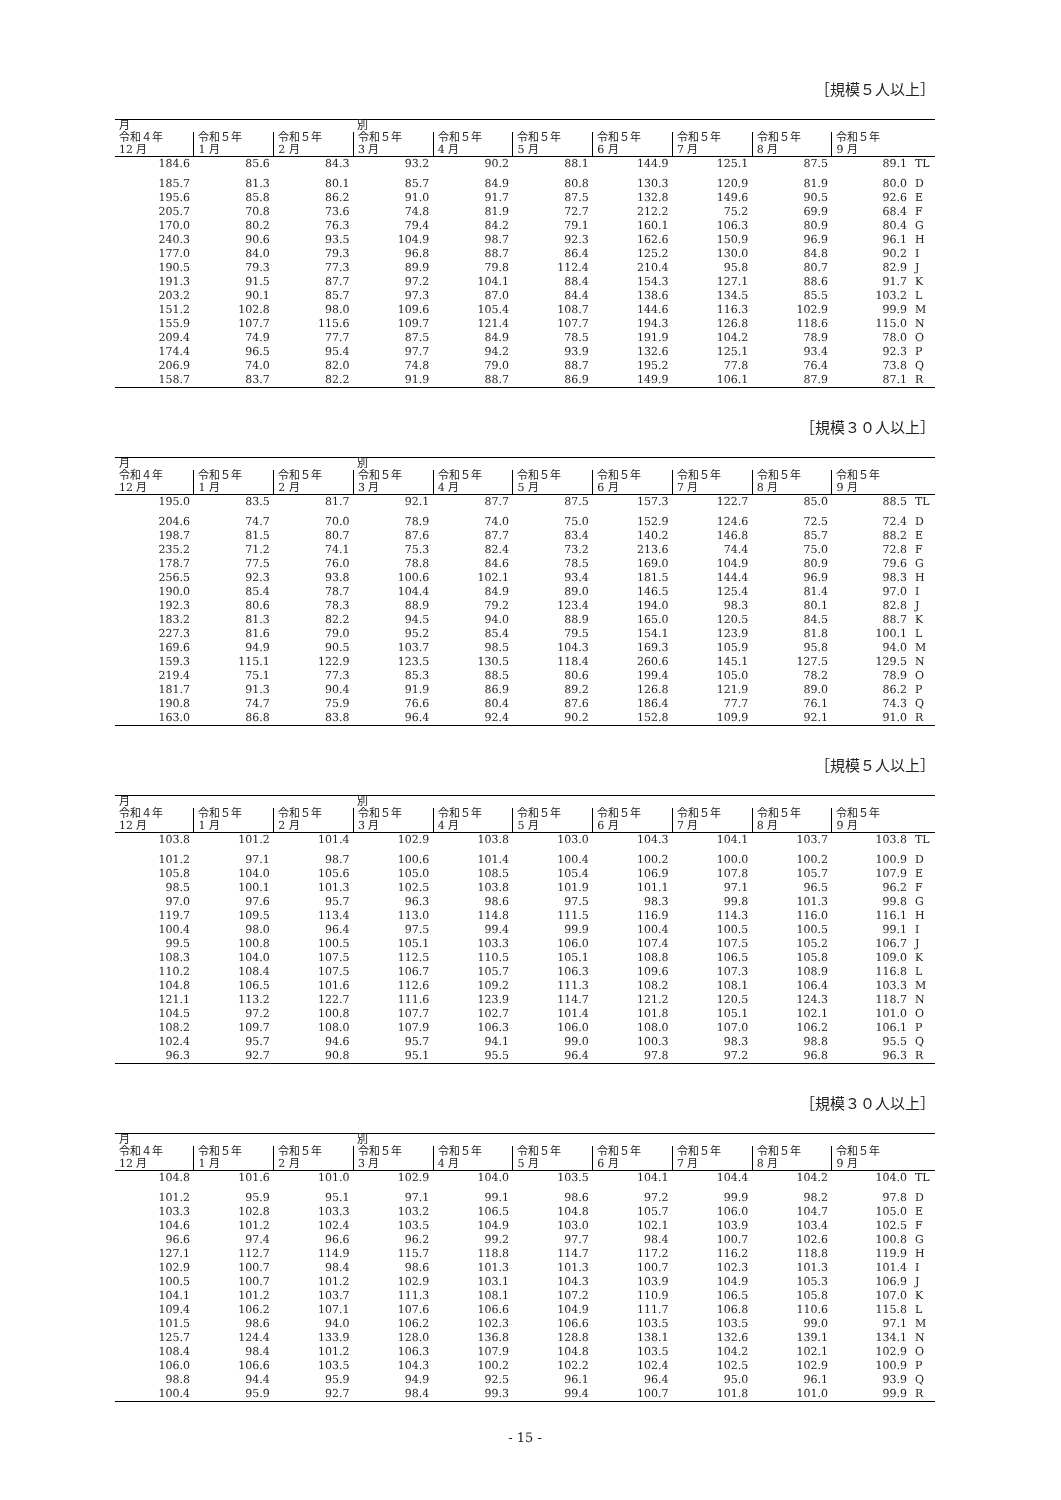［規模５人以上］
| 月 | | | 別 | | | | | | | |
| --- | --- | --- | --- | --- | --- | --- | --- | --- | --- | --- |
| 令和４年 | 令和５年 | 令和５年 | 令和５年 | 令和５年 | 令和５年 | 令和５年 | 令和５年 | 令和５年 | 令和５年 | |
| 12 月 | 1 月 | 2 月 | 3 月 | 4 月 | 5 月 | 6 月 | 7 月 | 8 月 | 9 月 | |
| 184.6 | 85.6 | 84.3 | 93.2 | 90.2 | 88.1 | 144.9 | 125.1 | 87.5 | 89.1 | TL |
| 185.7 | 81.3 | 80.1 | 85.7 | 84.9 | 80.8 | 130.3 | 120.9 | 81.9 | 80.0 | D |
| 195.6 | 85.8 | 86.2 | 91.0 | 91.7 | 87.5 | 132.8 | 149.6 | 90.5 | 92.6 | E |
| 205.7 | 70.8 | 73.6 | 74.8 | 81.9 | 72.7 | 212.2 | 75.2 | 69.9 | 68.4 | F |
| 170.0 | 80.2 | 76.3 | 79.4 | 84.2 | 79.1 | 160.1 | 106.3 | 80.9 | 80.4 | G |
| 240.3 | 90.6 | 93.5 | 104.9 | 98.7 | 92.3 | 162.6 | 150.9 | 96.9 | 96.1 | H |
| 177.0 | 84.0 | 79.3 | 96.8 | 88.7 | 86.4 | 125.2 | 130.0 | 84.8 | 90.2 | I |
| 190.5 | 79.3 | 77.3 | 89.9 | 79.8 | 112.4 | 210.4 | 95.8 | 80.7 | 82.9 | J |
| 191.3 | 91.5 | 87.7 | 97.2 | 104.1 | 88.4 | 154.3 | 127.1 | 88.6 | 91.7 | K |
| 203.2 | 90.1 | 85.7 | 97.3 | 87.0 | 84.4 | 138.6 | 134.5 | 85.5 | 103.2 | L |
| 151.2 | 102.8 | 98.0 | 109.6 | 105.4 | 108.7 | 144.6 | 116.3 | 102.9 | 99.9 | M |
| 155.9 | 107.7 | 115.6 | 109.7 | 121.4 | 107.7 | 194.3 | 126.8 | 118.6 | 115.0 | N |
| 209.4 | 74.9 | 77.7 | 87.5 | 84.9 | 78.5 | 191.9 | 104.2 | 78.9 | 78.0 | O |
| 174.4 | 96.5 | 95.4 | 97.7 | 94.2 | 93.9 | 132.6 | 125.1 | 93.4 | 92.3 | P |
| 206.9 | 74.0 | 82.0 | 74.8 | 79.0 | 88.7 | 195.2 | 77.8 | 76.4 | 73.8 | Q |
| 158.7 | 83.7 | 82.2 | 91.9 | 88.7 | 86.9 | 149.9 | 106.1 | 87.9 | 87.1 | R |
［規模３０人以上］
| 月 | | | 別 | | | | | | | |
| --- | --- | --- | --- | --- | --- | --- | --- | --- | --- | --- |
| 令和４年 | 令和５年 | 令和５年 | 令和５年 | 令和５年 | 令和５年 | 令和５年 | 令和５年 | 令和５年 | 令和５年 | |
| 12 月 | 1 月 | 2 月 | 3 月 | 4 月 | 5 月 | 6 月 | 7 月 | 8 月 | 9 月 | |
| 195.0 | 83.5 | 81.7 | 92.1 | 87.7 | 87.5 | 157.3 | 122.7 | 85.0 | 88.5 | TL |
| 204.6 | 74.7 | 70.0 | 78.9 | 74.0 | 75.0 | 152.9 | 124.6 | 72.5 | 72.4 | D |
| 198.7 | 81.5 | 80.7 | 87.6 | 87.7 | 83.4 | 140.2 | 146.8 | 85.7 | 88.2 | E |
| 235.2 | 71.2 | 74.1 | 75.3 | 82.4 | 73.2 | 213.6 | 74.4 | 75.0 | 72.8 | F |
| 178.7 | 77.5 | 76.0 | 78.8 | 84.6 | 78.5 | 169.0 | 104.9 | 80.9 | 79.6 | G |
| 256.5 | 92.3 | 93.8 | 100.6 | 102.1 | 93.4 | 181.5 | 144.4 | 96.9 | 98.3 | H |
| 190.0 | 85.4 | 78.7 | 104.4 | 84.9 | 89.0 | 146.5 | 125.4 | 81.4 | 97.0 | I |
| 192.3 | 80.6 | 78.3 | 88.9 | 79.2 | 123.4 | 194.0 | 98.3 | 80.1 | 82.8 | J |
| 183.2 | 81.3 | 82.2 | 94.5 | 94.0 | 88.9 | 165.0 | 120.5 | 84.5 | 88.7 | K |
| 227.3 | 81.6 | 79.0 | 95.2 | 85.4 | 79.5 | 154.1 | 123.9 | 81.8 | 100.1 | L |
| 169.6 | 94.9 | 90.5 | 103.7 | 98.5 | 104.3 | 169.3 | 105.9 | 95.8 | 94.0 | M |
| 159.3 | 115.1 | 122.9 | 123.5 | 130.5 | 118.4 | 260.6 | 145.1 | 127.5 | 129.5 | N |
| 219.4 | 75.1 | 77.3 | 85.3 | 88.5 | 80.6 | 199.4 | 105.0 | 78.2 | 78.9 | O |
| 181.7 | 91.3 | 90.4 | 91.9 | 86.9 | 89.2 | 126.8 | 121.9 | 89.0 | 86.2 | P |
| 190.8 | 74.7 | 75.9 | 76.6 | 80.4 | 87.6 | 186.4 | 77.7 | 76.1 | 74.3 | Q |
| 163.0 | 86.8 | 83.8 | 96.4 | 92.4 | 90.2 | 152.8 | 109.9 | 92.1 | 91.0 | R |
［規模５人以上］
| 月 | | | 別 | | | | | | | |
| --- | --- | --- | --- | --- | --- | --- | --- | --- | --- | --- |
| 令和４年 | 令和５年 | 令和５年 | 令和５年 | 令和５年 | 令和５年 | 令和５年 | 令和５年 | 令和５年 | 令和５年 | |
| 12 月 | 1 月 | 2 月 | 3 月 | 4 月 | 5 月 | 6 月 | 7 月 | 8 月 | 9 月 | |
| 103.8 | 101.2 | 101.4 | 102.9 | 103.8 | 103.0 | 104.3 | 104.1 | 103.7 | 103.8 | TL |
| 101.2 | 97.1 | 98.7 | 100.6 | 101.4 | 100.4 | 100.2 | 100.0 | 100.2 | 100.9 | D |
| 105.8 | 104.0 | 105.6 | 105.0 | 108.5 | 105.4 | 106.9 | 107.8 | 105.7 | 107.9 | E |
| 98.5 | 100.1 | 101.3 | 102.5 | 103.8 | 101.9 | 101.1 | 97.1 | 96.5 | 96.2 | F |
| 97.0 | 97.6 | 95.7 | 96.3 | 98.6 | 97.5 | 98.3 | 99.8 | 101.3 | 99.8 | G |
| 119.7 | 109.5 | 113.4 | 113.0 | 114.8 | 111.5 | 116.9 | 114.3 | 116.0 | 116.1 | H |
| 100.4 | 98.0 | 96.4 | 97.5 | 99.4 | 99.9 | 100.4 | 100.5 | 100.5 | 99.1 | I |
| 99.5 | 100.8 | 100.5 | 105.1 | 103.3 | 106.0 | 107.4 | 107.5 | 105.2 | 106.7 | J |
| 108.3 | 104.0 | 107.5 | 112.5 | 110.5 | 105.1 | 108.8 | 106.5 | 105.8 | 109.0 | K |
| 110.2 | 108.4 | 107.5 | 106.7 | 105.7 | 106.3 | 109.6 | 107.3 | 108.9 | 116.8 | L |
| 104.8 | 106.5 | 101.6 | 112.6 | 109.2 | 111.3 | 108.2 | 108.1 | 106.4 | 103.3 | M |
| 121.1 | 113.2 | 122.7 | 111.6 | 123.9 | 114.7 | 121.2 | 120.5 | 124.3 | 118.7 | N |
| 104.5 | 97.2 | 100.8 | 107.7 | 102.7 | 101.4 | 101.8 | 105.1 | 102.1 | 101.0 | O |
| 108.2 | 109.7 | 108.0 | 107.9 | 106.3 | 106.0 | 108.0 | 107.0 | 106.2 | 106.1 | P |
| 102.4 | 95.7 | 94.6 | 95.7 | 94.1 | 99.0 | 100.3 | 98.3 | 98.8 | 95.5 | Q |
| 96.3 | 92.7 | 90.8 | 95.1 | 95.5 | 96.4 | 97.8 | 97.2 | 96.8 | 96.3 | R |
［規模３０人以上］
| 月 | | | 別 | | | | | | | |
| --- | --- | --- | --- | --- | --- | --- | --- | --- | --- | --- |
| 令和４年 | 令和５年 | 令和５年 | 令和５年 | 令和５年 | 令和５年 | 令和５年 | 令和５年 | 令和５年 | 令和５年 | |
| 12 月 | 1 月 | 2 月 | 3 月 | 4 月 | 5 月 | 6 月 | 7 月 | 8 月 | 9 月 | |
| 104.8 | 101.6 | 101.0 | 102.9 | 104.0 | 103.5 | 104.1 | 104.4 | 104.2 | 104.0 | TL |
| 101.2 | 95.9 | 95.1 | 97.1 | 99.1 | 98.6 | 97.2 | 99.9 | 98.2 | 97.8 | D |
| 103.3 | 102.8 | 103.3 | 103.2 | 106.5 | 104.8 | 105.7 | 106.0 | 104.7 | 105.0 | E |
| 104.6 | 101.2 | 102.4 | 103.5 | 104.9 | 103.0 | 102.1 | 103.9 | 103.4 | 102.5 | F |
| 96.6 | 97.4 | 96.6 | 96.2 | 99.2 | 97.7 | 98.4 | 100.7 | 102.6 | 100.8 | G |
| 127.1 | 112.7 | 114.9 | 115.7 | 118.8 | 114.7 | 117.2 | 116.2 | 118.8 | 119.9 | H |
| 102.9 | 100.7 | 98.4 | 98.6 | 101.3 | 101.3 | 100.7 | 102.3 | 101.3 | 101.4 | I |
| 100.5 | 100.7 | 101.2 | 102.9 | 103.1 | 104.3 | 103.9 | 104.9 | 105.3 | 106.9 | J |
| 104.1 | 101.2 | 103.7 | 111.3 | 108.1 | 107.2 | 110.9 | 106.5 | 105.8 | 107.0 | K |
| 109.4 | 106.2 | 107.1 | 107.6 | 106.6 | 104.9 | 111.7 | 106.8 | 110.6 | 115.8 | L |
| 101.5 | 98.6 | 94.0 | 106.2 | 102.3 | 106.6 | 103.5 | 103.5 | 99.0 | 97.1 | M |
| 125.7 | 124.4 | 133.9 | 128.0 | 136.8 | 128.8 | 138.1 | 132.6 | 139.1 | 134.1 | N |
| 108.4 | 98.4 | 101.2 | 106.3 | 107.9 | 104.8 | 103.5 | 104.2 | 102.1 | 102.9 | O |
| 106.0 | 106.6 | 103.5 | 104.3 | 100.2 | 102.2 | 102.4 | 102.5 | 102.9 | 100.9 | P |
| 98.8 | 94.4 | 95.9 | 94.9 | 92.5 | 96.1 | 96.4 | 95.0 | 96.1 | 93.9 | Q |
| 100.4 | 95.9 | 92.7 | 98.4 | 99.3 | 99.4 | 100.7 | 101.8 | 101.0 | 99.9 | R |
- 15 -